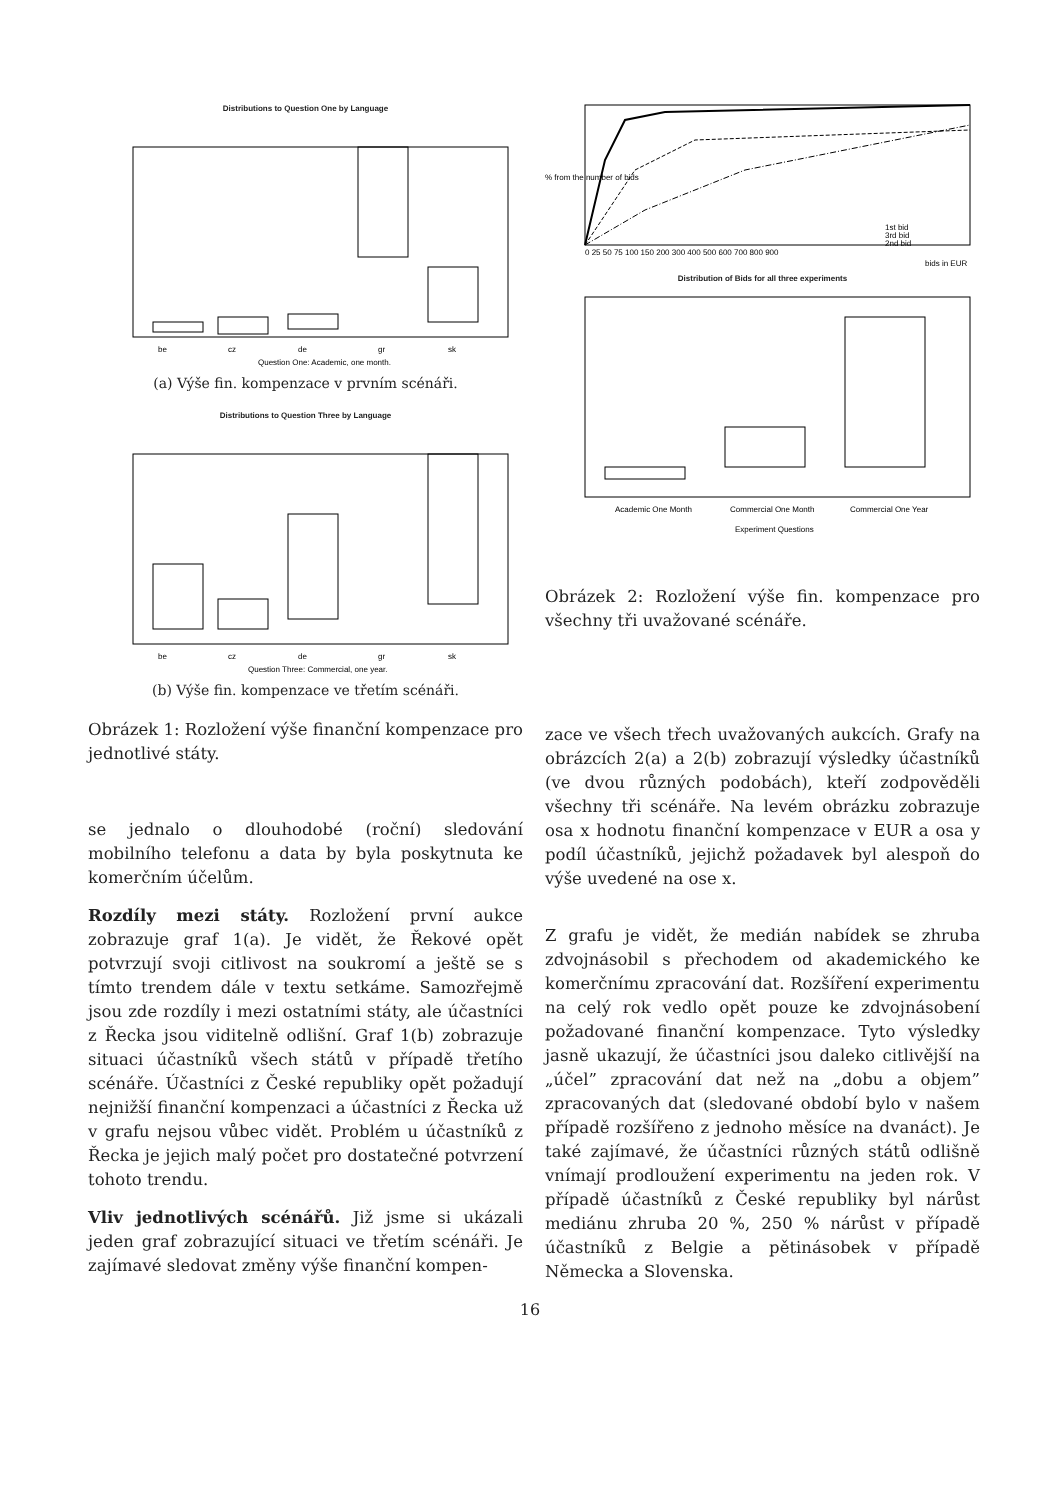Distributions to Question One by Language
be
cz
de
gr
sk
Question One: Academic, one month.
(a) Výše fin. kompenzace v prvním scénáři.
Distributions to Question Three by Language
be
cz
de
gr
sk
Question Three: Commercial, one year.
(b) Výše fin. kompenzace ve třetím scénáři.
Obrázek 1: Rozložení výše finanční kompenzace pro jednotlivé státy.
se jednalo o dlouhodobé (roční) sledování mobilního telefonu a data by byla poskytnuta ke komerčním účelům.
Rozdíly mezi státy. Rozložení první aukce zobrazuje graf 1(a). Je vidět, že Řekové opět potvrzují svoji citlivost na soukromí a ještě se s tímto trendem dále v textu setkáme. Samozřejmě jsou zde rozdíly i mezi ostatními státy, ale účastníci z Řecka jsou viditelně odlišní. Graf 1(b) zobrazuje situaci účastníků všech států v případě třetího scénáře. Účastníci z České republiky opět požadují nejnižší finanční kompenzaci a účastníci z Řecka už v grafu nejsou vůbec vidět. Problém u účastníků z Řecka je jejich malý počet pro dostatečné potvrzení tohoto trendu.
Vliv jednotlivých scénářů. Již jsme si ukázali jeden graf zobrazující situaci ve třetím scénáři. Je zajímavé sledovat změny výše finanční kompen-
1st bid
3rd bid
2nd bid
0 25 50 75 100 150 200 300 400 500 600 700 800 900
bids in EUR
% from the number of bids
Distribution of Bids for all three experiments
Academic One Month
Commercial One Month
Commercial One Year
Experiment Questions
Obrázek 2: Rozložení výše fin. kompenzace pro všechny tři uvažované scénáře.
zace ve všech třech uvažovaných aukcích. Grafy na obrázcích 2(a) a 2(b) zobrazují výsledky účastníků (ve dvou různých podobách), kteří zodpověděli všechny tři scénáře. Na levém obrázku zobrazuje osa x hodnotu finanční kompenzace v EUR a osa y podíl účastníků, jejichž požadavek byl alespoň do výše uvedené na ose x.
Z grafu je vidět, že medián nabídek se zhruba zdvojnásobil s přechodem od akademického ke komerčnímu zpracování dat. Rozšíření experimentu na celý rok vedlo opět pouze ke zdvojnásobení požadované finanční kompenzace. Tyto výsledky jasně ukazují, že účastníci jsou daleko citlivější na „účel” zpracování dat než na „dobu a objem” zpracovaných dat (sledované období bylo v našem případě rozšířeno z jednoho měsíce na dvanáct). Je také zajímavé, že účastníci různých států odlišně vnímají prodloužení experimentu na jeden rok. V případě účastníků z České republiky byl nárůst mediánu zhruba 20 %, 250 % nárůst v případě účastníků z Belgie a pětinásobek v případě Německa a Slovenska.
16